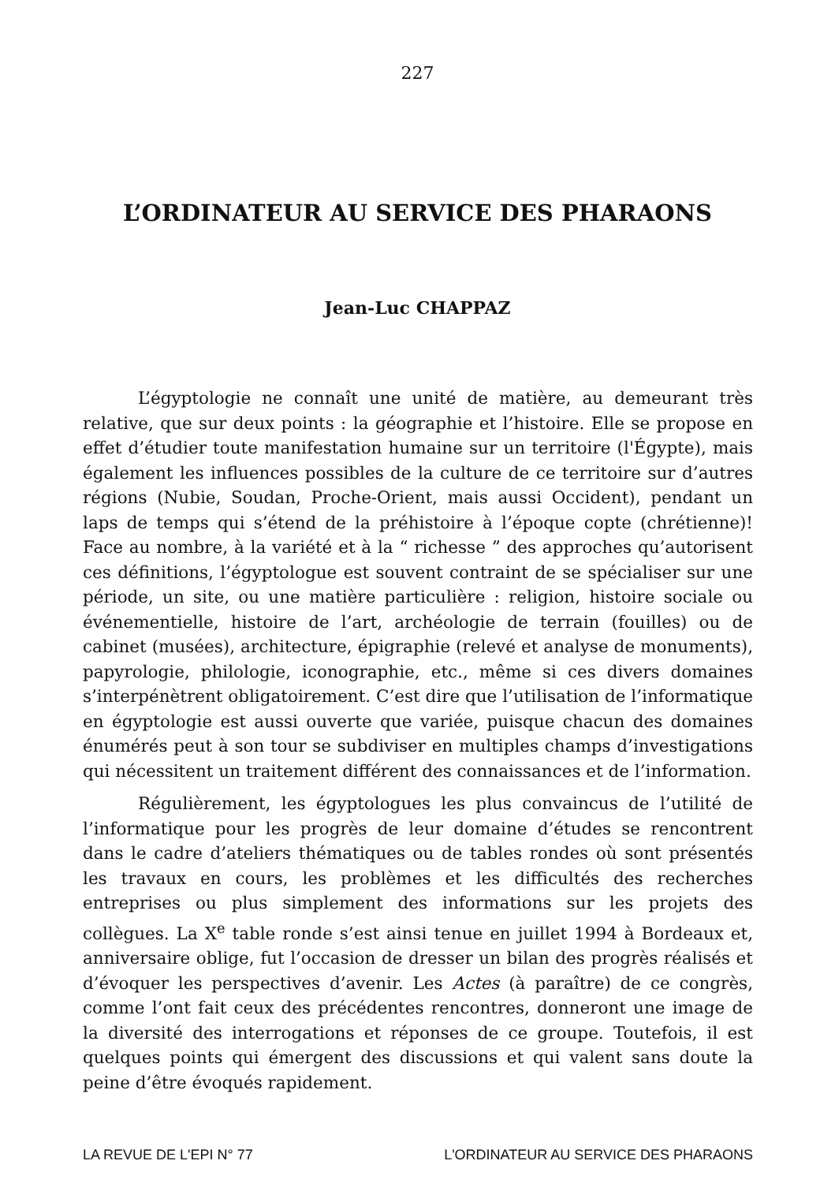227
L’ORDINATEUR AU SERVICE DES PHARAONS
Jean-Luc CHAPPAZ
L’égyptologie ne connaît une unité de matière, au demeurant très relative, que sur deux points : la géographie et l’histoire. Elle se propose en effet d’étudier toute manifestation humaine sur un territoire (l'Égypte), mais également les influences possibles de la culture de ce territoire sur d’autres régions (Nubie, Soudan, Proche-Orient, mais aussi Occident), pendant un laps de temps qui s’étend de la préhistoire à l’époque copte (chrétienne)! Face au nombre, à la variété et à la “ richesse ” des approches qu’autorisent ces définitions, l’égyptologue est souvent contraint de se spécialiser sur une période, un site, ou une matière particulière : religion, histoire sociale ou événementielle, histoire de l’art, archéologie de terrain (fouilles) ou de cabinet (musées), architecture, épigraphie (relevé et analyse de monuments), papyrologie, philologie, iconographie, etc., même si ces divers domaines s’interpénè­trent obligatoirement. C’est dire que l’utilisation de l’informatique en égyptologie est aussi ouverte que variée, puisque chacun des domaines énumérés peut à son tour se subdiviser en multiples champs d’investi­gations qui nécessitent un traitement différent des connaissances et de l’information.
Régulièrement, les égyptologues les plus convaincus de l’utilité de l’informatique pour les progrès de leur domaine d’études se rencontrent dans le cadre d’ateliers thématiques ou de tables rondes où sont présentés les travaux en cours, les problèmes et les difficultés des recherches entreprises ou plus simplement des informations sur les projets des collègues. La X<sup>e</sup> table ronde s’est ainsi tenue en juillet 1994 à Bordeaux et, anniversaire oblige, fut l’occasion de dresser un bilan des progrès réalisés et d’évoquer les perspectives d’avenir. Les Actes (à paraître) de ce congrès, comme l’ont fait ceux des précédentes rencontres, donneront une image de la diversité des interrogations et réponses de ce groupe. Toutefois, il est quelques points qui émergent des discussions et qui valent sans doute la peine d’être évoqués rapidement.
LA REVUE DE L'EPI N° 77 L'ORDINATEUR AU SERVICE DES PHARAONS